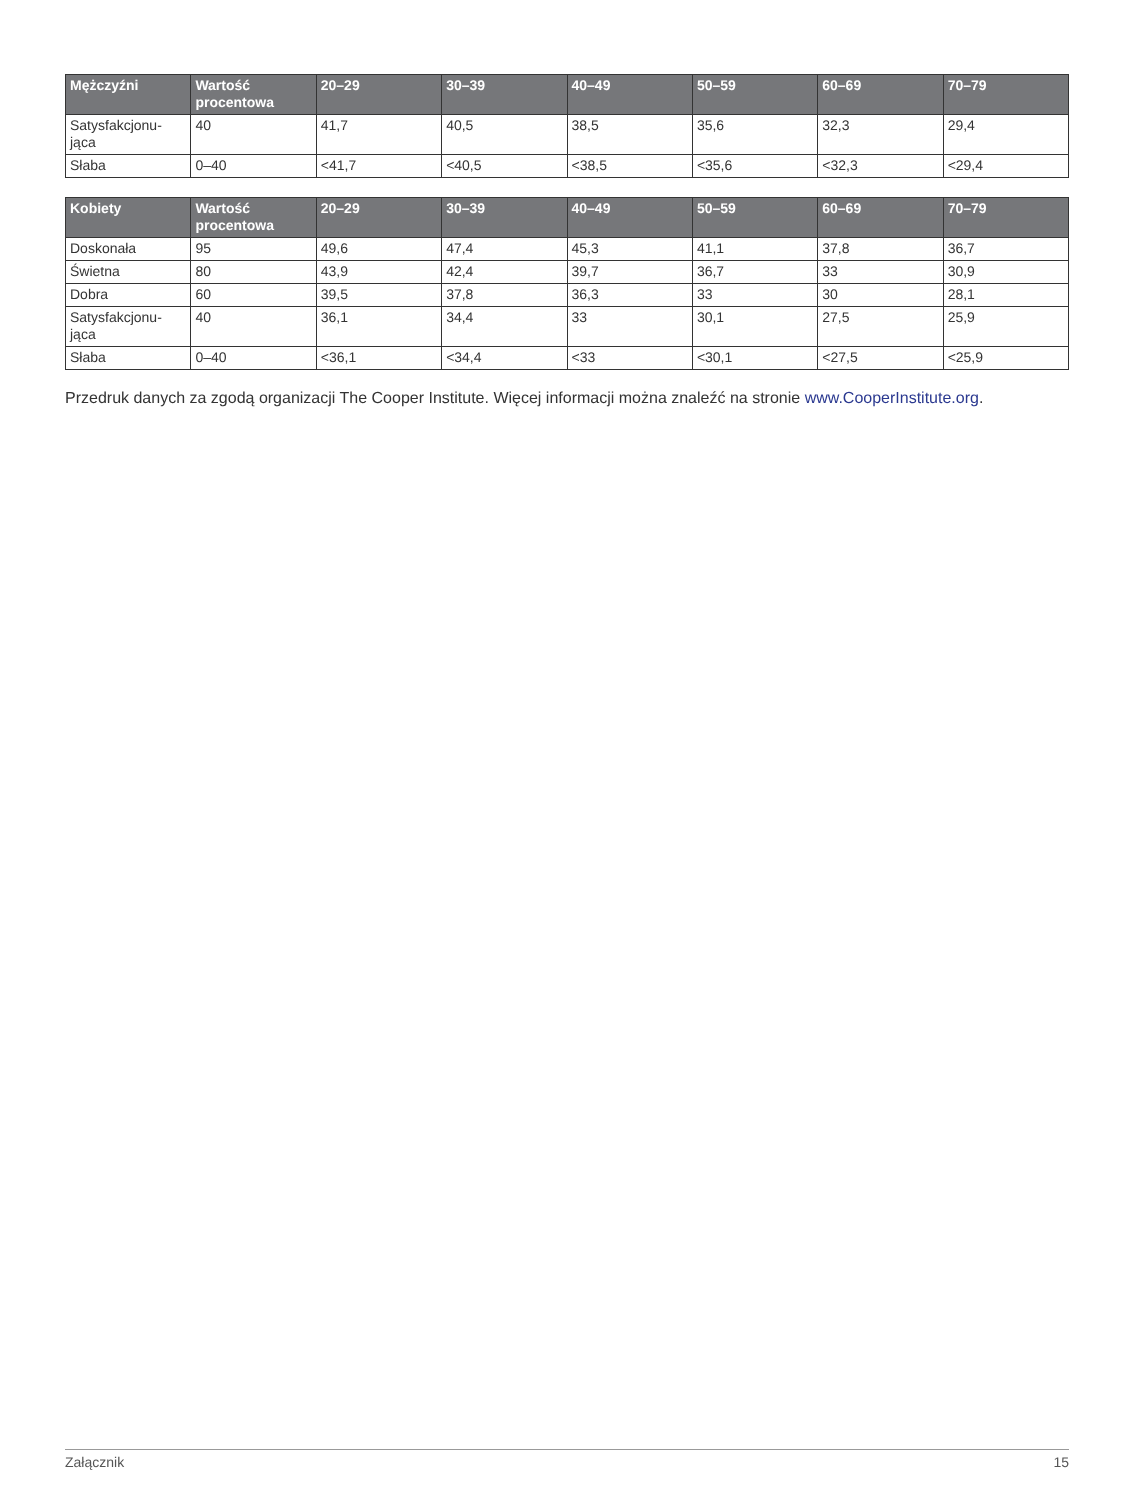| Mężczyźni | Wartość procentowa | 20–29 | 30–39 | 40–49 | 50–59 | 60–69 | 70–79 |
| --- | --- | --- | --- | --- | --- | --- | --- |
| Satysfakcjonu- jąca | 40 | 41,7 | 40,5 | 38,5 | 35,6 | 32,3 | 29,4 |
| Słaba | 0–40 | <41,7 | <40,5 | <38,5 | <35,6 | <32,3 | <29,4 |
| Kobiety | Wartość procentowa | 20–29 | 30–39 | 40–49 | 50–59 | 60–69 | 70–79 |
| --- | --- | --- | --- | --- | --- | --- | --- |
| Doskonała | 95 | 49,6 | 47,4 | 45,3 | 41,1 | 37,8 | 36,7 |
| Świetna | 80 | 43,9 | 42,4 | 39,7 | 36,7 | 33 | 30,9 |
| Dobra | 60 | 39,5 | 37,8 | 36,3 | 33 | 30 | 28,1 |
| Satysfakcjonu- jąca | 40 | 36,1 | 34,4 | 33 | 30,1 | 27,5 | 25,9 |
| Słaba | 0–40 | <36,1 | <34,4 | <33 | <30,1 | <27,5 | <25,9 |
Przedruk danych za zgodą organizacji The Cooper Institute. Więcej informacji można znaleźć na stronie www.CooperInstitute.org.
Załącznik 15